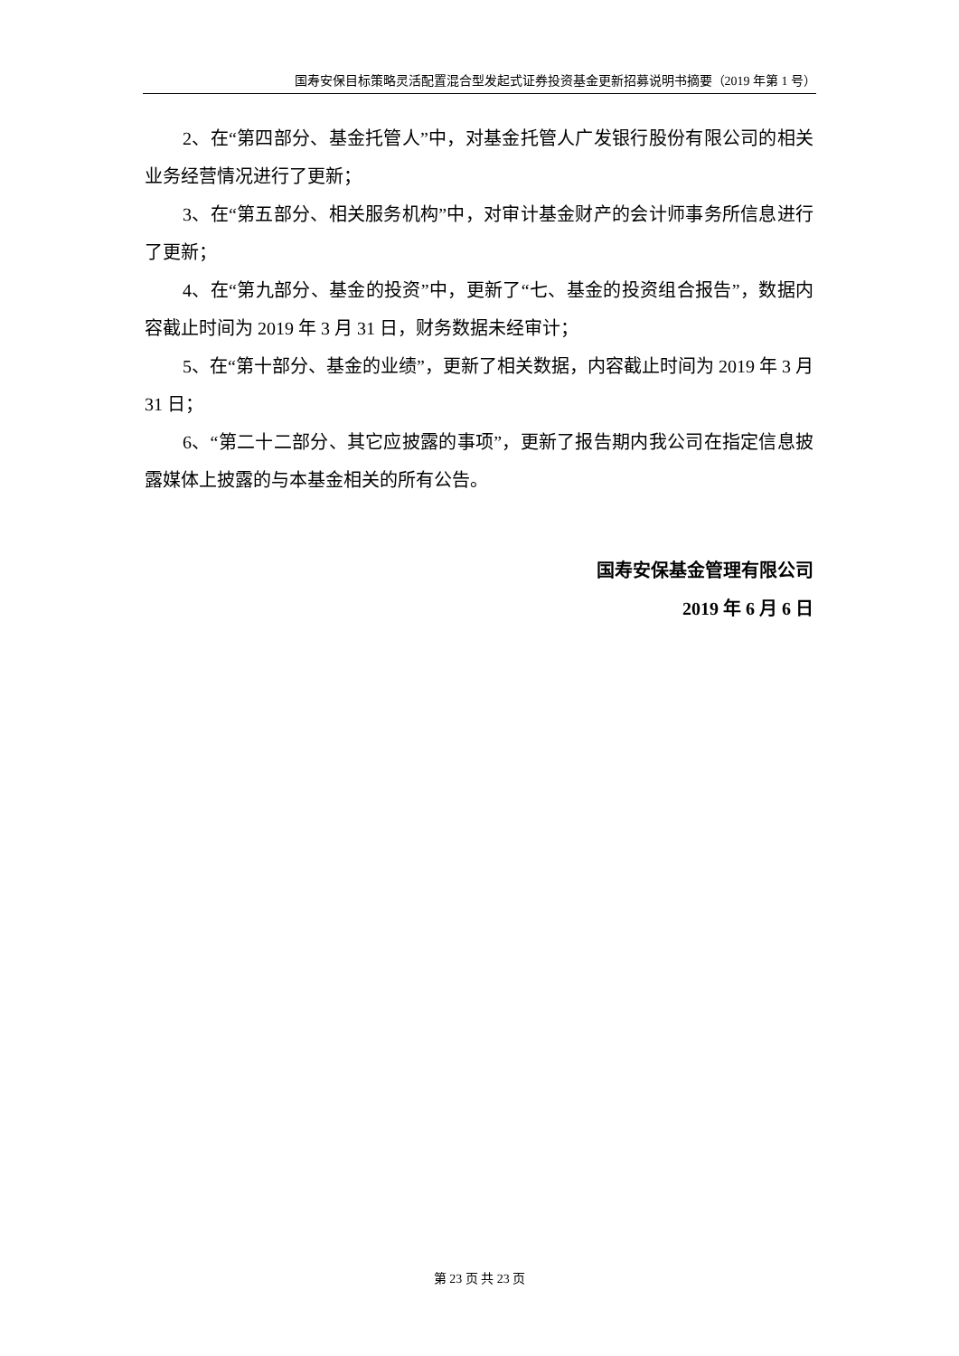国寿安保目标策略灵活配置混合型发起式证券投资基金更新招募说明书摘要（2019 年第 1 号）
2、在“第四部分、基金托管人”中，对基金托管人广发银行股份有限公司的相关业务经营情况进行了更新；
3、在“第五部分、相关服务机构”中，对审计基金财产的会计师事务所信息进行了更新；
4、在“第九部分、基金的投资”中，更新了“七、基金的投资组合报告”，数据内容截止时间为 2019 年 3 月 31 日，财务数据未经审计；
5、在“第十部分、基金的业绩”，更新了相关数据，内容截止时间为 2019 年 3 月 31 日；
6、“第二十二部分、其它应披露的事项”，更新了报告期内我公司在指定信息披露媒体上披露的与本基金相关的所有公告。
国寿安保基金管理有限公司
2019 年 6 月 6 日
第 23 页 共 23 页